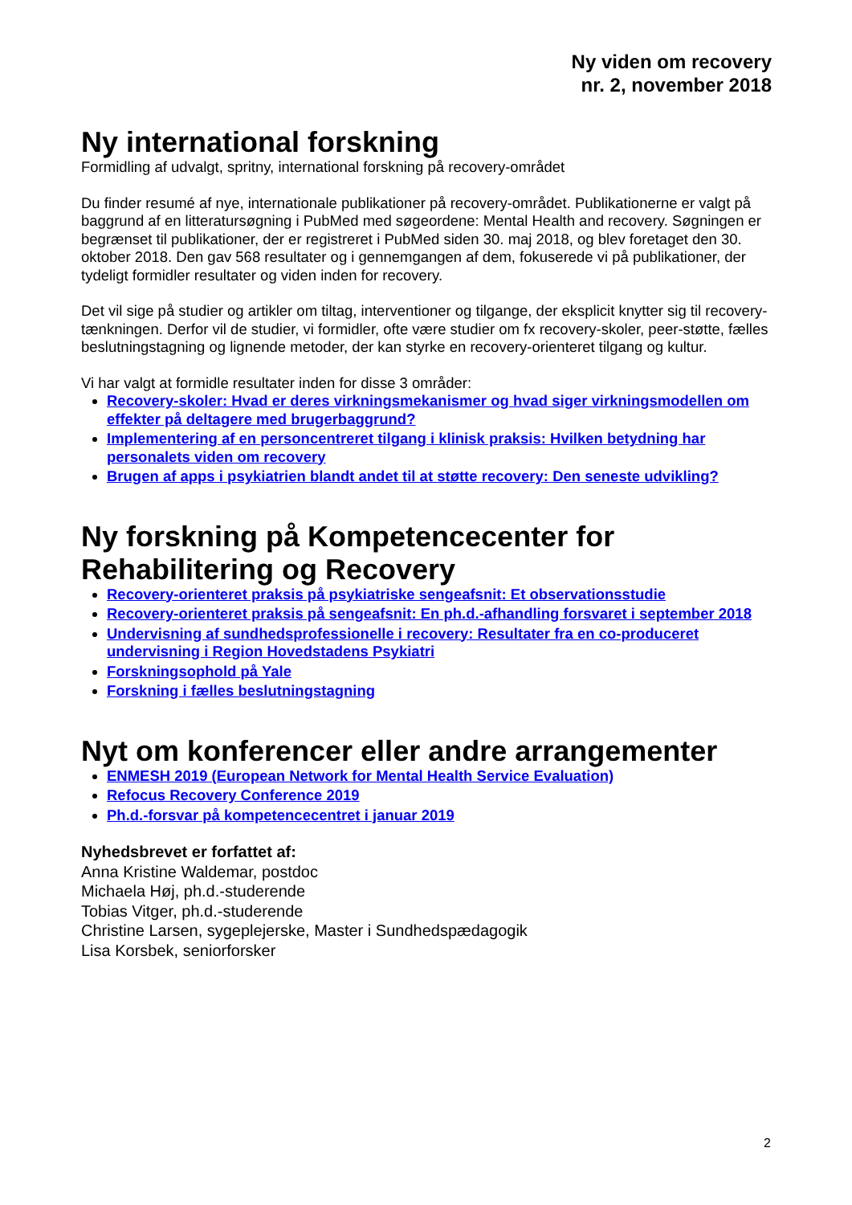Ny viden om recovery
nr. 2, november 2018
Ny international forskning
Formidling af udvalgt, spritny, international forskning på recovery-området
Du finder resumé af nye, internationale publikationer på recovery-området. Publikationerne er valgt på baggrund af en litteratursøgning i PubMed med søgeordene: Mental Health and recovery. Søgningen er begrænset til publikationer, der er registreret i PubMed siden 30. maj 2018, og blev foretaget den 30. oktober 2018. Den gav 568 resultater og i gennemgangen af dem, fokuserede vi på publikationer, der tydeligt formidler resultater og viden inden for recovery.
Det vil sige på studier og artikler om tiltag, interventioner og tilgange, der eksplicit knytter sig til recovery-tænkningen. Derfor vil de studier, vi formidler, ofte være studier om fx recovery-skoler, peer-støtte, fælles beslutningstagning og lignende metoder, der kan styrke en recovery-orienteret tilgang og kultur.
Vi har valgt at formidle resultater inden for disse 3 områder:
Recovery-skoler: Hvad er deres virkningsmekanismer og hvad siger virkningsmodellen om effekter på deltagere med brugerbaggrund?
Implementering af en personcentreret tilgang i klinisk praksis: Hvilken betydning har personalets viden om recovery
Brugen af apps i psykiatrien blandt andet til at støtte recovery: Den seneste udvikling?
Ny forskning på Kompetencecenter for Rehabilitering og Recovery
Recovery-orienteret praksis på psykiatriske sengeafsnit: Et observationsstudie
Recovery-orienteret praksis på sengeafsnit: En ph.d.-afhandling forsvaret i september 2018
Undervisning af sundhedsprofessionelle i recovery: Resultater fra en co-produceret undervisning i Region Hovedstadens Psykiatri
Forskningsophold på Yale
Forskning i fælles beslutningstagning
Nyt om konferencer eller andre arrangementer
ENMESH 2019 (European Network for Mental Health Service Evaluation)
Refocus Recovery Conference 2019
Ph.d.-forsvar på kompetencecentret i januar 2019
Nyhedsbrevet er forfattet af:
Anna Kristine Waldemar, postdoc
Michaela Høj, ph.d.-studerende
Tobias Vitger, ph.d.-studerende
Christine Larsen, sygeplejerske, Master i Sundhedspædagogik
Lisa Korsbek, seniorforsker
2